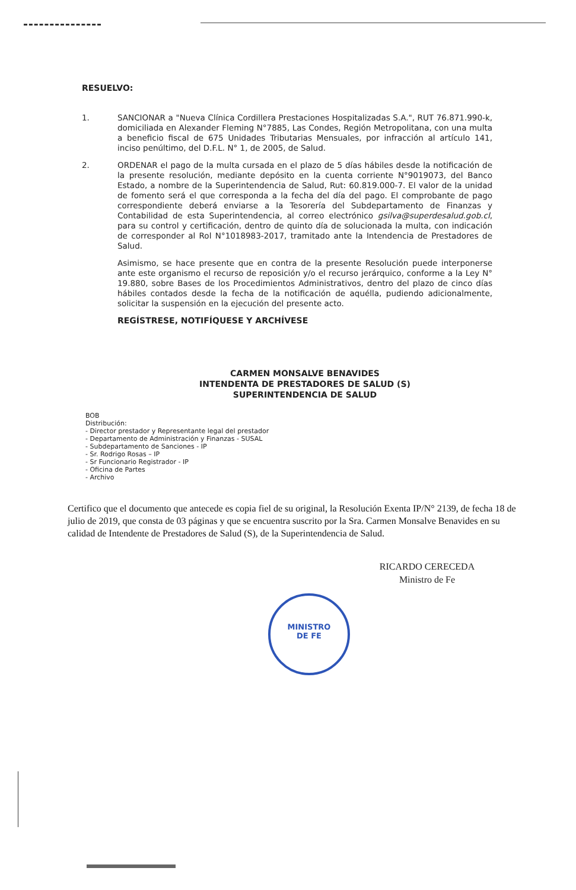RESUELVO:
1. SANCIONAR a "Nueva Clínica Cordillera Prestaciones Hospitalizadas S.A.", RUT 76.871.990-k, domiciliada en Alexander Fleming N°7885, Las Condes, Región Metropolitana, con una multa a beneficio fiscal de 675 Unidades Tributarias Mensuales, por infracción al artículo 141, inciso penúltimo, del D.F.L. N° 1, de 2005, de Salud.
2. ORDENAR el pago de la multa cursada en el plazo de 5 días hábiles desde la notificación de la presente resolución, mediante depósito en la cuenta corriente N°9019073, del Banco Estado, a nombre de la Superintendencia de Salud, Rut: 60.819.000-7. El valor de la unidad de fomento será el que corresponda a la fecha del día del pago. El comprobante de pago correspondiente deberá enviarse a la Tesorería del Subdepartamento de Finanzas y Contabilidad de esta Superintendencia, al correo electrónico gsilva@superdesalud.gob.cl, para su control y certificación, dentro de quinto día de solucionada la multa, con indicación de corresponder al Rol N°1018983-2017, tramitado ante la Intendencia de Prestadores de Salud.
Asimismo, se hace presente que en contra de la presente Resolución puede interponerse ante este organismo el recurso de reposición y/o el recurso jerárquico, conforme a la Ley N° 19.880, sobre Bases de los Procedimientos Administrativos, dentro del plazo de cinco días hábiles contados desde la fecha de la notificación de aquélla, pudiendo adicionalmente, solicitar la suspensión en la ejecución del presente acto.
REGÍSTRESE, NOTIFÍQUESE Y ARCHÍVESE
CARMEN MONSALVE BENAVIDES
INTENDENTA DE PRESTADORES DE SALUD (S)
SUPERINTENDENCIA DE SALUD
BOB
Distribución:
- Director prestador y Representante legal del prestador
- Departamento de Administración y Finanzas - SUSAL
- Subdepartamento de Sanciones - IP
- Sr. Rodrigo Rosas – IP
- Sr Funcionario Registrador - IP
- Oficina de Partes
- Archivo
Certifico que el documento que antecede es copia fiel de su original, la Resolución Exenta IP/N° 2139, de fecha 18 de julio de 2019, que consta de 03 páginas y que se encuentra suscrito por la Sra. Carmen Monsalve Benavides en su calidad de Intendente de Prestadores de Salud (S), de la Superintendencia de Salud.
RICARDO CERECEDA
Ministro de Fe
MINISTRO
DE FE